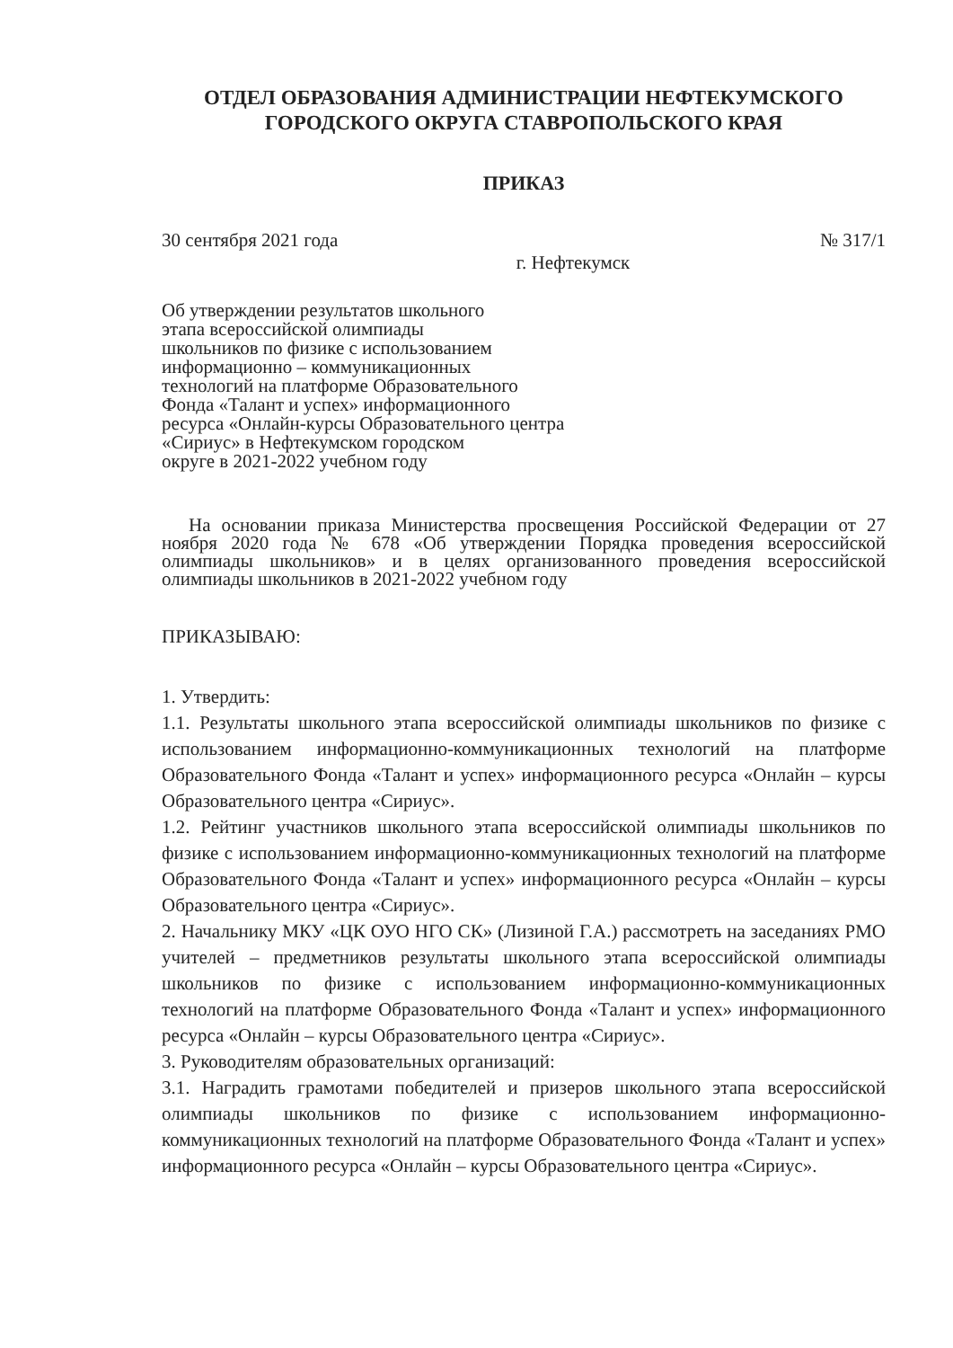ОТДЕЛ ОБРАЗОВАНИЯ АДМИНИСТРАЦИИ НЕФТЕКУМСКОГО ГОРОДСКОГО ОКРУГА СТАВРОПОЛЬСКОГО КРАЯ
ПРИКАЗ
30 сентября 2021 года № 317/1
г. Нефтекумск
Об утверждении результатов школьного
этапа всероссийской олимпиады
школьников по физике с использованием
информационно – коммуникационных
технологий на платформе Образовательного
Фонда «Талант и успех» информационного
ресурса «Онлайн-курсы Образовательного центра
«Сириус» в Нефтекумском городском
округе в 2021-2022 учебном году
На основании приказа Министерства просвещения Российской Федерации от 27 ноября 2020 года № 678 «Об утверждении Порядка проведения всероссийской олимпиады школьников» и в целях организованного проведения всероссийской олимпиады школьников в 2021-2022 учебном году
ПРИКАЗЫВАЮ:
1. Утвердить:
1.1. Результаты школьного этапа всероссийской олимпиады школьников по физике с использованием информационно-коммуникационных технологий на платформе Образовательного Фонда «Талант и успех» информационного ресурса «Онлайн – курсы Образовательного центра «Сириус».
1.2. Рейтинг участников школьного этапа всероссийской олимпиады школьников по физике с использованием информационно-коммуникационных технологий на платформе Образовательного Фонда «Талант и успех» информационного ресурса «Онлайн – курсы Образовательного центра «Сириус».
2. Начальнику МКУ «ЦК ОУО НГО СК» (Лизиной Г.А.) рассмотреть на заседаниях РМО учителей – предметников результаты школьного этапа всероссийской олимпиады школьников по физике с использованием информационно-коммуникационных технологий на платформе Образовательного Фонда «Талант и успех» информационного ресурса «Онлайн – курсы Образовательного центра «Сириус».
3. Руководителям образовательных организаций:
3.1. Наградить грамотами победителей и призеров школьного этапа всероссийской олимпиады школьников по физике с использованием информационно-коммуникационных технологий на платформе Образовательного Фонда «Талант и успех» информационного ресурса «Онлайн – курсы Образовательного центра «Сириус».